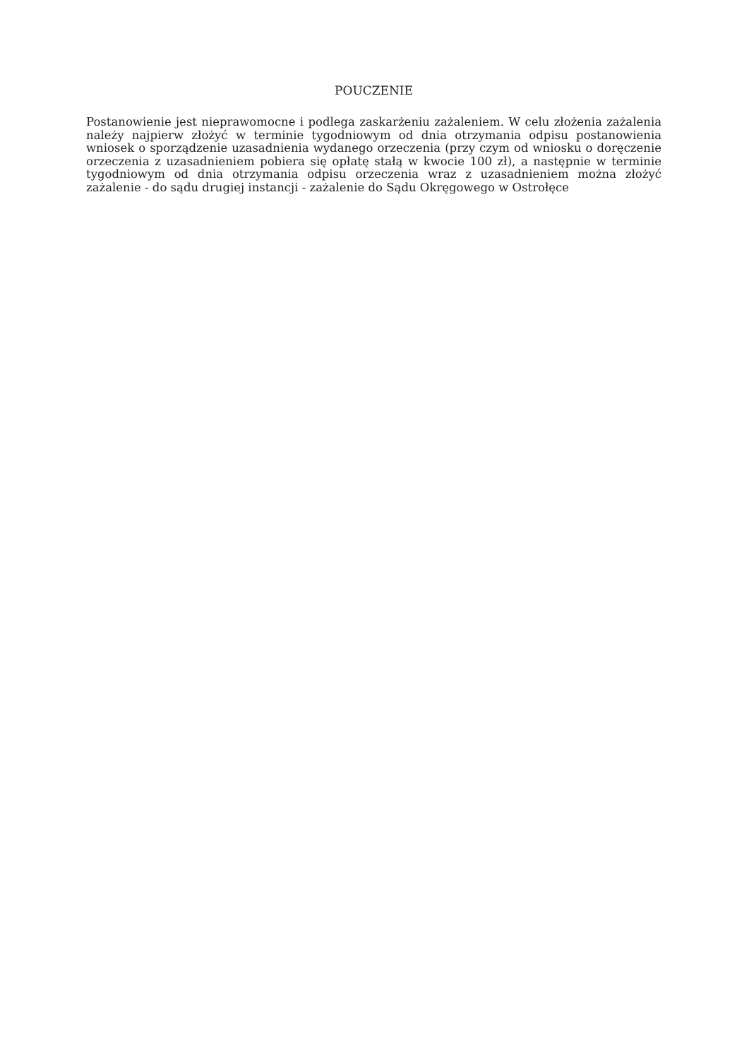POUCZENIE
Postanowienie jest nieprawomocne i podlega zaskarżeniu zażaleniem. W celu złożenia zażalenia należy najpierw złożyć w terminie tygodniowym od dnia otrzymania odpisu postanowienia wniosek o sporządzenie uzasadnienia wydanego orzeczenia (przy czym od wniosku o doręczenie orzeczenia z uzasadnieniem pobiera się opłatę stałą w kwocie 100 zł), a następnie w terminie tygodniowym od dnia otrzymania odpisu orzeczenia wraz z uzasadnieniem można złożyć zażalenie - do sądu drugiej instancji - zażalenie do Sądu Okręgowego w Ostrołęce